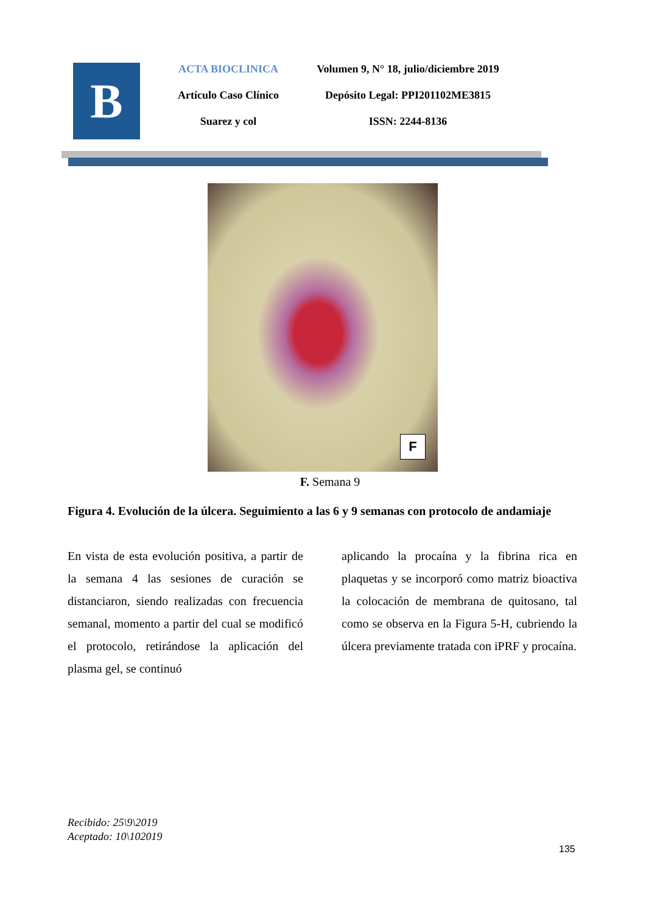B
ACTA BIOCLINICA
Artículo Caso Clínico
Suarez y col
Volumen 9, N° 18, julio/diciembre 2019
Depósito Legal: PPI201102ME3815
ISSN: 2244-8136
F
F. Semana 9
Figura 4. Evolución de la úlcera. Seguimiento a las 6 y 9 semanas con protocolo de andamiaje
En vista de esta evolución positiva, a partir de la semana 4 las sesiones de curación se distanciaron, siendo realizadas con frecuencia semanal, momento a partir del cual se modificó el protocolo, retirándose la aplicación del plasma gel, se continuó
aplicando la procaína y la fibrina rica en plaquetas y se incorporó como matriz bioactiva la colocación de membrana de quitosano, tal como se observa en la Figura 5-H, cubriendo la úlcera previamente tratada con iPRF y procaína.
Recibido: 25\9\2019
Aceptado: 10\102019
135